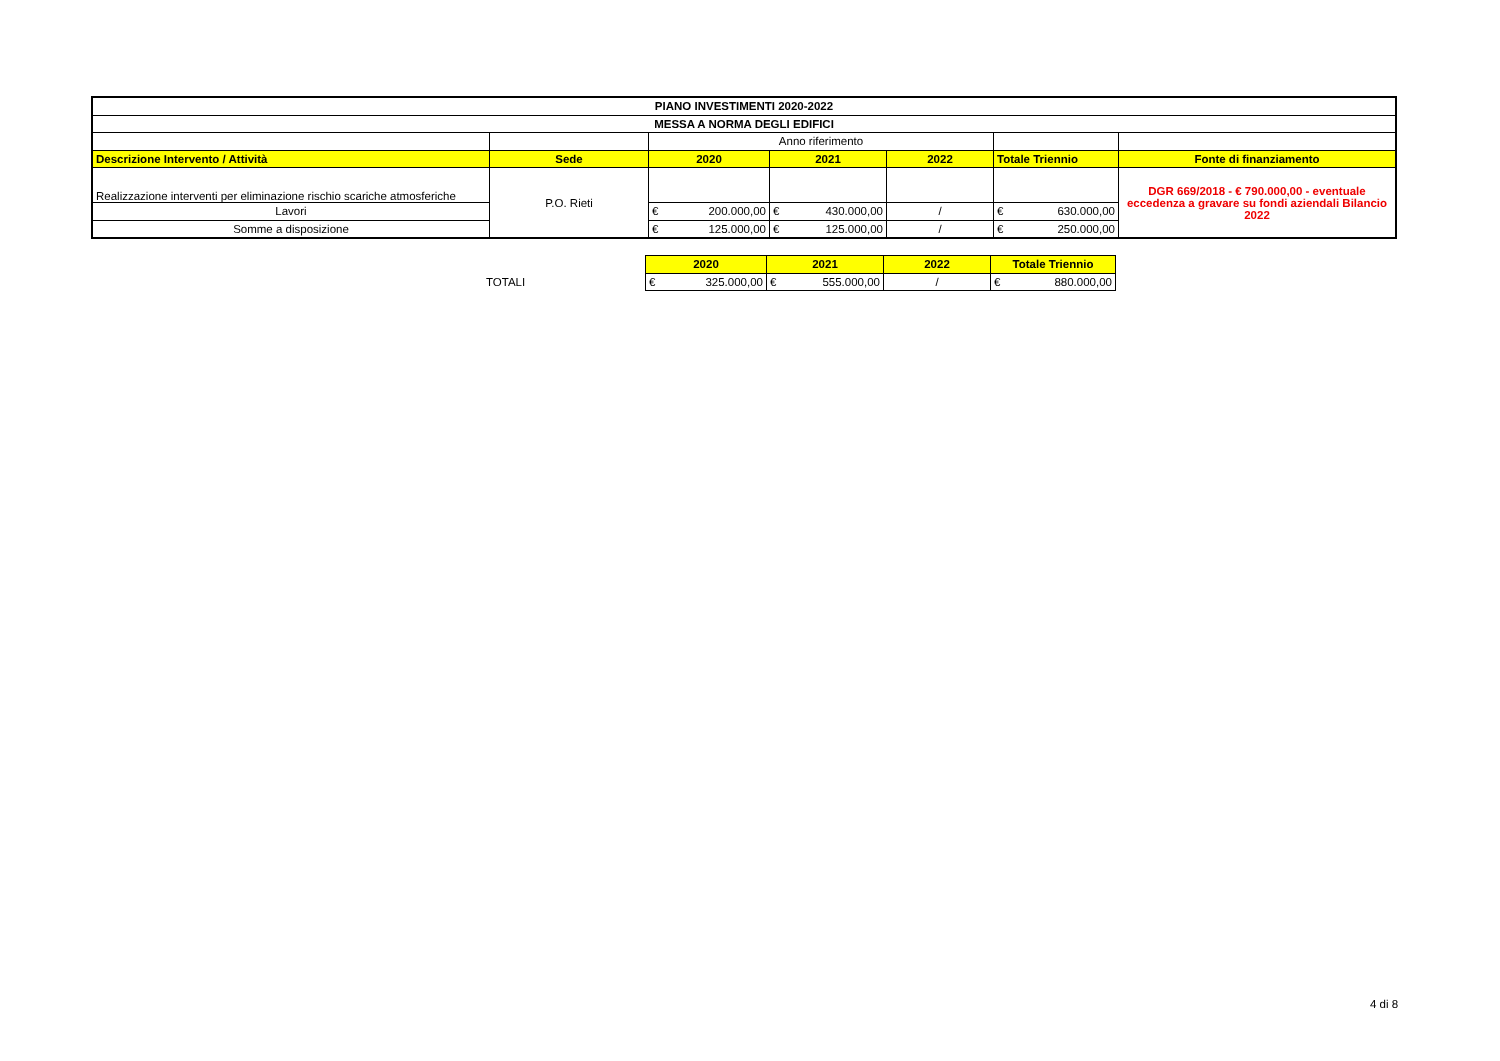| PIANO INVESTIMENTI 2020-2022 | | | | | | |
| --- | --- | --- | --- | --- | --- | --- |
| MESSA A NORMA DEGLI EDIFICI | | | | | | |
| | | Anno riferimento | | | | |
| Descrizione Intervento / Attività | Sede | 2020 | 2021 | 2022 | Totale Triennio | Fonte di finanziamento |
| Realizzazione interventi per eliminazione rischio scariche atmosferiche | P.O. Rieti | | | | | DGR 669/2018 - € 790.000,00 - eventuale eccedenza a gravare su fondi aziendali Bilancio 2022 |
| Lavori | | € 200.000,00 | € 430.000,00 | / | € 630.000,00 | |
| Somme a disposizione | | € 125.000,00 | € 125.000,00 | / | € 250.000,00 | |
| | 2020 | 2021 | 2022 | Totale Triennio |
| TOTALI | € 325.000,00 | € 555.000,00 | / | € 880.000,00 |
4 di 8